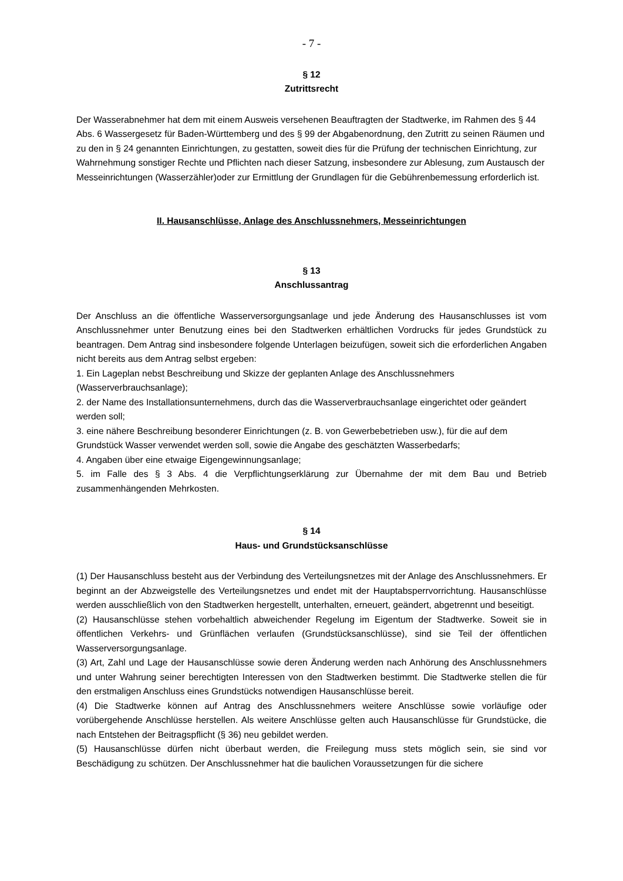- 7 -
§ 12
Zutrittsrecht
Der Wasserabnehmer hat dem mit einem Ausweis versehenen Beauftragten der Stadtwerke, im Rahmen des § 44 Abs. 6 Wassergesetz für Baden-Württemberg und des § 99 der Abgabenordnung, den Zutritt zu seinen Räumen und zu den in § 24 genannten Einrichtungen, zu gestatten, soweit dies für die Prüfung der technischen Einrichtung, zur Wahrnehmung sonstiger Rechte und Pflichten nach dieser Satzung, insbesondere zur Ablesung, zum Austausch der Messeinrichtungen (Wasserzähler)oder zur Ermittlung der Grundlagen für die Gebührenbemessung erforderlich ist.
II. Hausanschlüsse, Anlage des Anschlussnehmers, Messeinrichtungen
§ 13
Anschlussantrag
Der Anschluss an die öffentliche Wasserversorgungsanlage und jede Änderung des Hausanschlusses ist vom Anschlussnehmer unter Benutzung eines bei den Stadtwerken erhältlichen Vordrucks für jedes Grundstück zu beantragen. Dem Antrag sind insbesondere folgende Unterlagen beizufügen, soweit sich die erforderlichen Angaben nicht bereits aus dem Antrag selbst ergeben:
1. Ein Lageplan nebst Beschreibung und Skizze der geplanten Anlage des Anschlussnehmers (Wasserverbrauchsanlage);
2. der Name des Installationsunternehmens, durch das die Wasserverbrauchsanlage eingerichtet oder geändert werden soll;
3. eine nähere Beschreibung besonderer Einrichtungen (z. B. von Gewerbebetrieben usw.), für die auf dem Grundstück Wasser verwendet werden soll, sowie die Angabe des geschätzten Wasserbedarfs;
4. Angaben über eine etwaige Eigengewinnungsanlage;
5. im Falle des § 3 Abs. 4 die Verpflichtungserklärung zur Übernahme der mit dem Bau und Betrieb zusammenhängenden Mehrkosten.
§ 14
Haus- und Grundstücksanschlüsse
(1) Der Hausanschluss besteht aus der Verbindung des Verteilungsnetzes mit der Anlage des Anschlussnehmers. Er beginnt an der Abzweigstelle des Verteilungsnetzes und endet mit der Hauptabsperrvorrichtung. Hausanschlüsse werden ausschließlich von den Stadtwerken hergestellt, unterhalten, erneuert, geändert, abgetrennt und beseitigt.
(2) Hausanschlüsse stehen vorbehaltlich abweichender Regelung im Eigentum der Stadtwerke. Soweit sie in öffentlichen Verkehrs- und Grünflächen verlaufen (Grundstücksanschlüsse), sind sie Teil der öffentlichen Wasserversorgungsanlage.
(3) Art, Zahl und Lage der Hausanschlüsse sowie deren Änderung werden nach Anhörung des Anschlussnehmers und unter Wahrung seiner berechtigten Interessen von den Stadtwerken bestimmt. Die Stadtwerke stellen die für den erstmaligen Anschluss eines Grundstücks notwendigen Hausanschlüsse bereit.
(4) Die Stadtwerke können auf Antrag des Anschlussnehmers weitere Anschlüsse sowie vorläufige oder vorübergehende Anschlüsse herstellen. Als weitere Anschlüsse gelten auch Hausanschlüsse für Grundstücke, die nach Entstehen der Beitragspflicht (§ 36) neu gebildet werden.
(5) Hausanschlüsse dürfen nicht überbaut werden, die Freilegung muss stets möglich sein, sie sind vor Beschädigung zu schützen. Der Anschlussnehmer hat die baulichen Voraussetzungen für die sichere